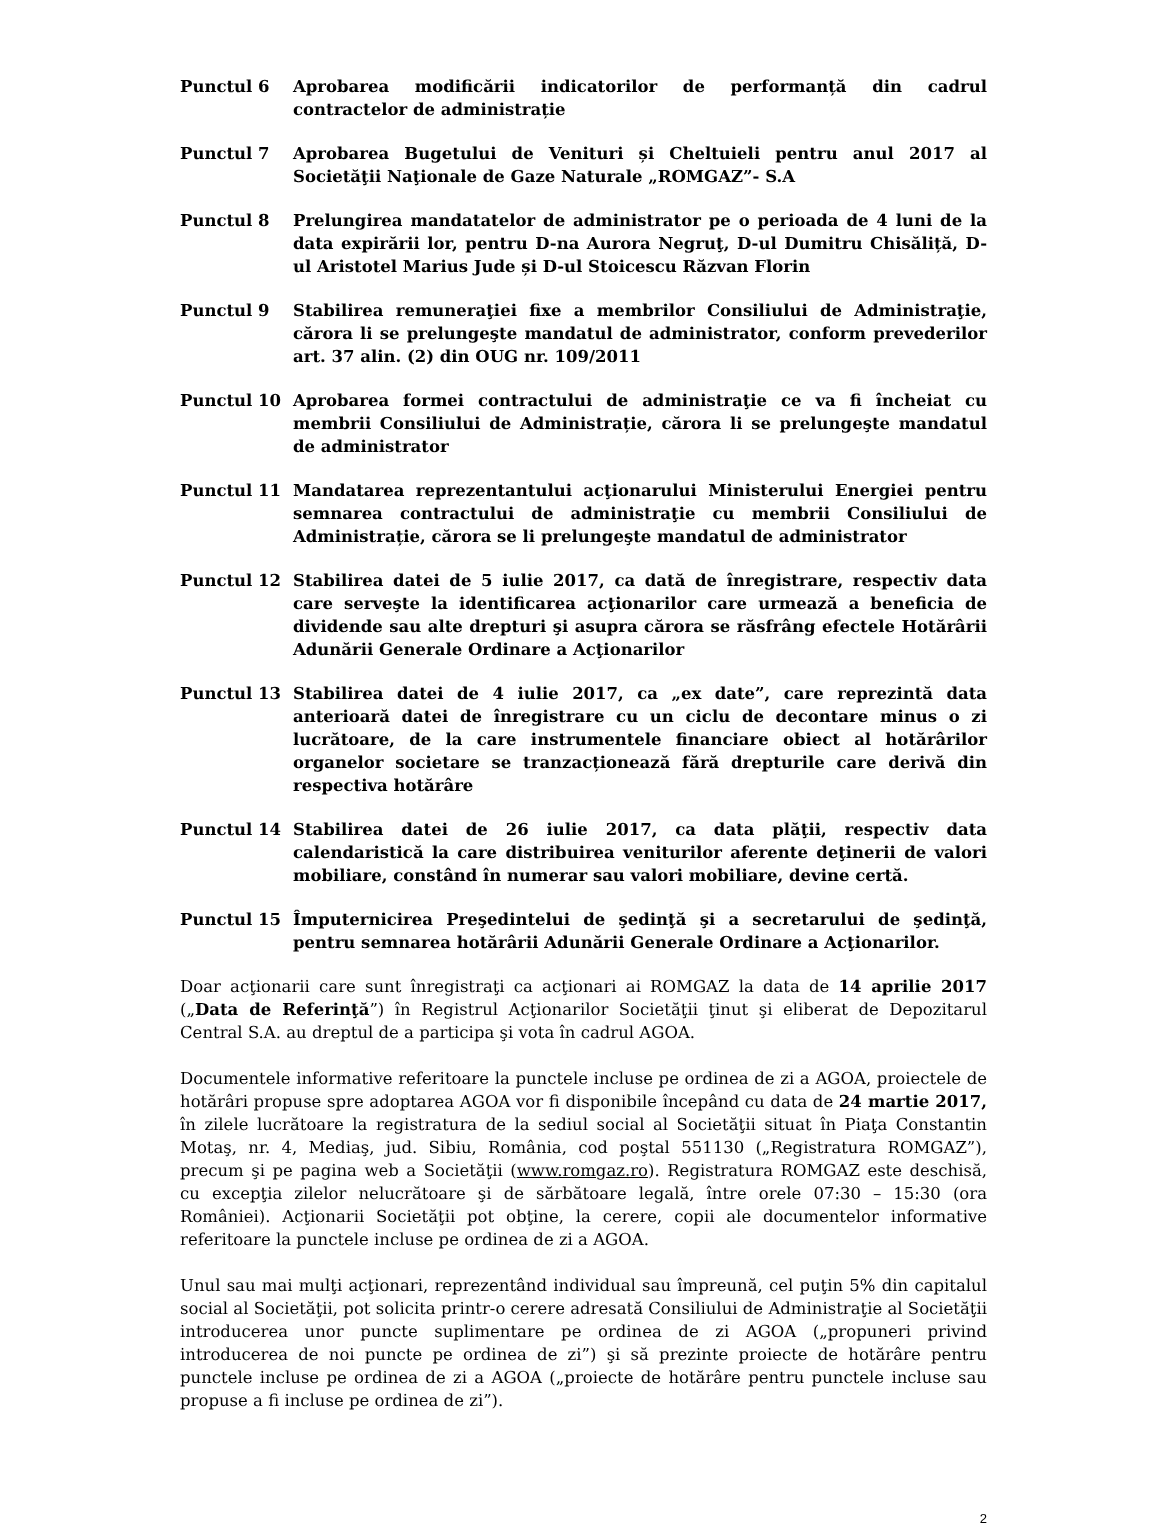Punctul 6 Aprobarea modificării indicatorilor de performanță din cadrul contractelor de administrație
Punctul 7 Aprobarea Bugetului de Venituri și Cheltuieli pentru anul 2017 al Societăţii Naţionale de Gaze Naturale „ROMGAZ”- S.A
Punctul 8 Prelungirea mandatatelor de administrator pe o perioada de 4 luni de la data expirării lor, pentru D-na Aurora Negruţ, D-ul Dumitru Chisăliță, D-ul Aristotel Marius Jude și D-ul Stoicescu Răzvan Florin
Punctul 9 Stabilirea remuneraţiei fixe a membrilor Consiliului de Administraţie, cărora li se prelungeşte mandatul de administrator, conform prevederilor art. 37 alin. (2) din OUG nr. 109/2011
Punctul 10 Aprobarea formei contractului de administraţie ce va fi încheiat cu membrii Consiliului de Administrație, cărora li se prelungeşte mandatul de administrator
Punctul 11 Mandatarea reprezentantului acţionarului Ministerului Energiei pentru semnarea contractului de administraţie cu membrii Consiliului de Administrație, cărora se li prelungeşte mandatul de administrator
Punctul 12 Stabilirea datei de 5 iulie 2017, ca dată de înregistrare, respectiv data care serveşte la identificarea acţionarilor care urmează a beneficia de dividende sau alte drepturi şi asupra cărora se răsfrâng efectele Hotărârii Adunării Generale Ordinare a Acţionarilor
Punctul 13 Stabilirea datei de 4 iulie 2017, ca „ex date”, care reprezintă data anterioară datei de înregistrare cu un ciclu de decontare minus o zi lucrătoare, de la care instrumentele financiare obiect al hotărârilor organelor societare se tranzacționează fără drepturile care derivă din respectiva hotărâre
Punctul 14 Stabilirea datei de 26 iulie 2017, ca data plăţii, respectiv data calendaristică la care distribuirea veniturilor aferente deţinerii de valori mobiliare, constând în numerar sau valori mobiliare, devine certă.
Punctul 15 Împuternicirea Preşedintelui de şedinţă şi a secretarului de şedinţă, pentru semnarea hotărârii Adunării Generale Ordinare a Acţionarilor.
Doar acţionarii care sunt înregistraţi ca acţionari ai ROMGAZ la data de 14 aprilie 2017 („Data de Referinţă”) în Registrul Acţionarilor Societăţii ţinut şi eliberat de Depozitarul Central S.A. au dreptul de a participa şi vota în cadrul AGOA.
Documentele informative referitoare la punctele incluse pe ordinea de zi a AGOA, proiectele de hotărâri propuse spre adoptarea AGOA vor fi disponibile începând cu data de 24 martie 2017, în zilele lucrătoare la registratura de la sediul social al Societăţii situat în Piaţa Constantin Motaş, nr. 4, Mediaş, jud. Sibiu, România, cod poştal 551130 („Registratura ROMGAZ”), precum şi pe pagina web a Societăţii (www.romgaz.ro). Registratura ROMGAZ este deschisă, cu excepţia zilelor nelucrătoare şi de sărbătoare legală, între orele 07:30 – 15:30 (ora României). Acţionarii Societăţii pot obţine, la cerere, copii ale documentelor informative referitoare la punctele incluse pe ordinea de zi a AGOA.
Unul sau mai mulţi acţionari, reprezentând individual sau împreună, cel puţin 5% din capitalul social al Societăţii, pot solicita printr-o cerere adresată Consiliului de Administraţie al Societăţii introducerea unor puncte suplimentare pe ordinea de zi AGOA („propuneri privind introducerea de noi puncte pe ordinea de zi”) şi să prezinte proiecte de hotărâre pentru punctele incluse pe ordinea de zi a AGOA („proiecte de hotărâre pentru punctele incluse sau propuse a fi incluse pe ordinea de zi”).
2